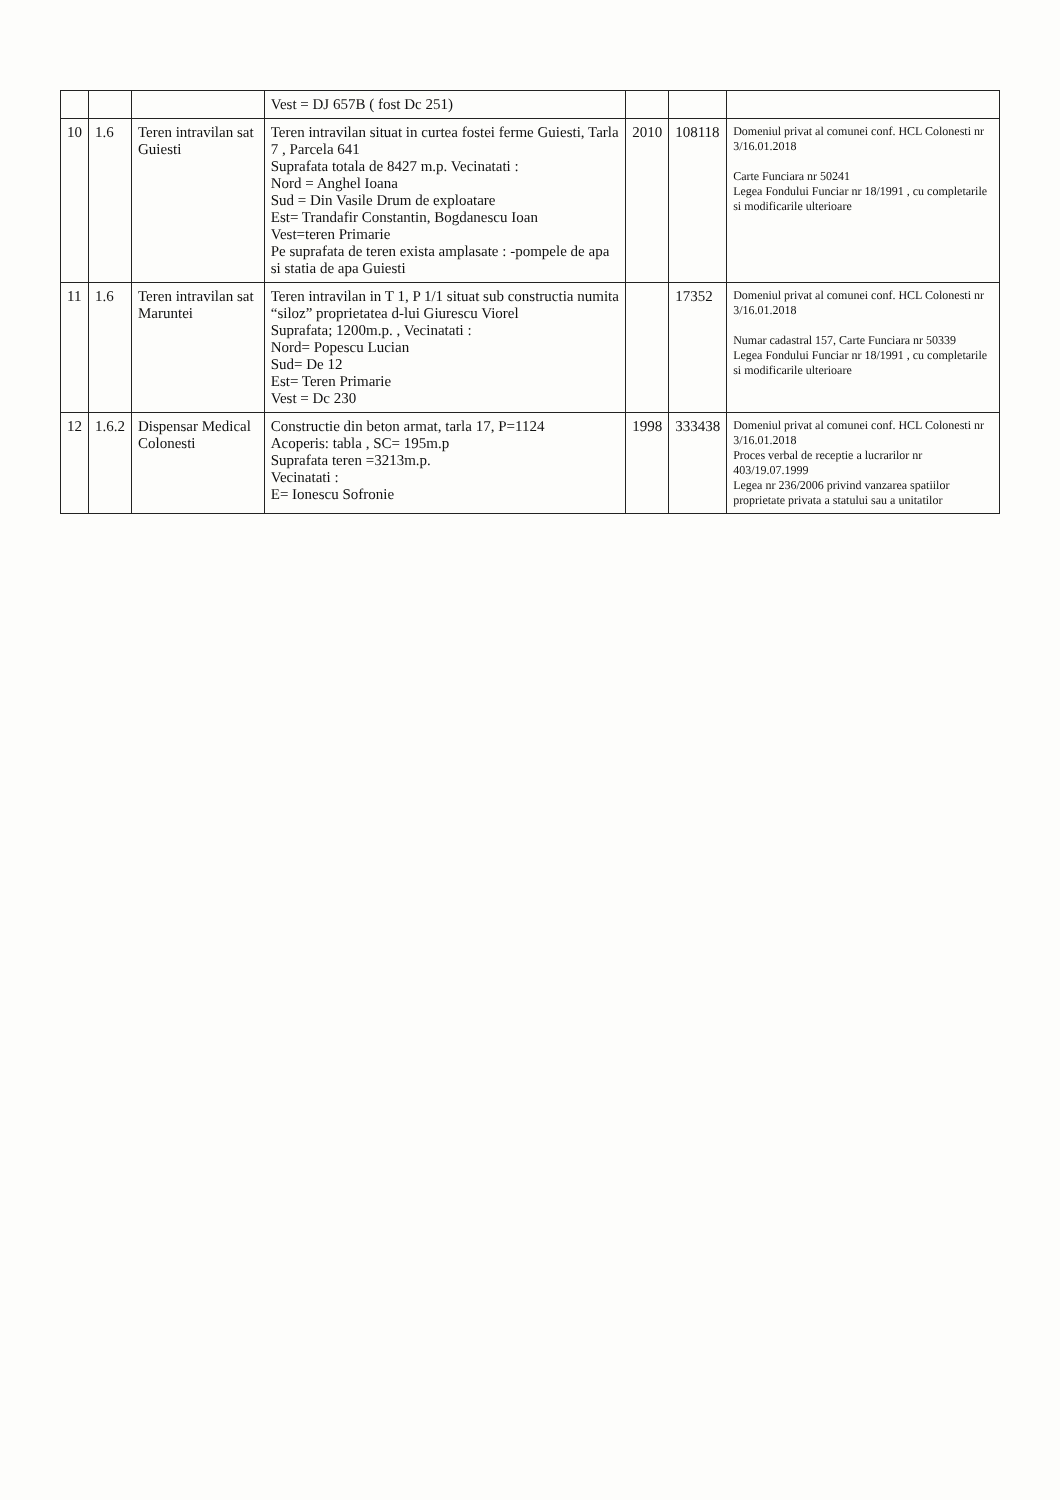| | | | Vest = DJ 657B ( fost Dc 251) | | | |
| 10 | 1.6 | Teren intravilan sat Guiesti | Teren intravilan situat in curtea fostei ferme Guiesti, Tarla 7 , Parcela 641 Suprafata totala de 8427 m.p. Vecinatati : Nord = Anghel Ioana Sud = Din Vasile Drum de exploatare Est= Trandafir Constantin, Bogdanescu Ioan Vest=teren Primarie Pe suprafata de teren exista amplasate : -pompele de apa si statia de apa Guiesti | 2010 | 108118 | Domeniul privat al comunei conf. HCL Colonesti nr 3/16.01.2018 Carte Funciara nr 50241 Legea Fondului Funciar nr 18/1991 , cu completarile si modificarile ulterioare |
| 11 | 1.6 | Teren intravilan sat Maruntei | Teren intravilan in T 1, P 1/1 situat sub constructia numita “siloz” proprietatea d-lui Giurescu Viorel Suprafata; 1200m.p. , Vecinatati : Nord= Popescu Lucian Sud= De 12 Est= Teren Primarie Vest = Dc 230 | | 17352 | Domeniul privat al comunei conf. HCL Colonesti nr 3/16.01.2018 Numar cadastral 157, Carte Funciara nr 50339 Legea Fondului Funciar nr 18/1991 , cu completarile si modificarile ulterioare |
| 12 | 1.6.2 | Dispensar Medical Colonesti | Constructie din beton armat, tarla 17, P=1124 Acoperis: tabla , SC= 195m.p Suprafata teren =3213m.p. Vecinatati : E= Ionescu Sofronie | 1998 | 333438 | Domeniul privat al comunei conf. HCL Colonesti nr 3/16.01.2018 Proces verbal de receptie a lucrarilor nr 403/19.07.1999 Legea nr 236/2006 privind vanzarea spatiilor proprietate privata a statului sau a unitatilor |